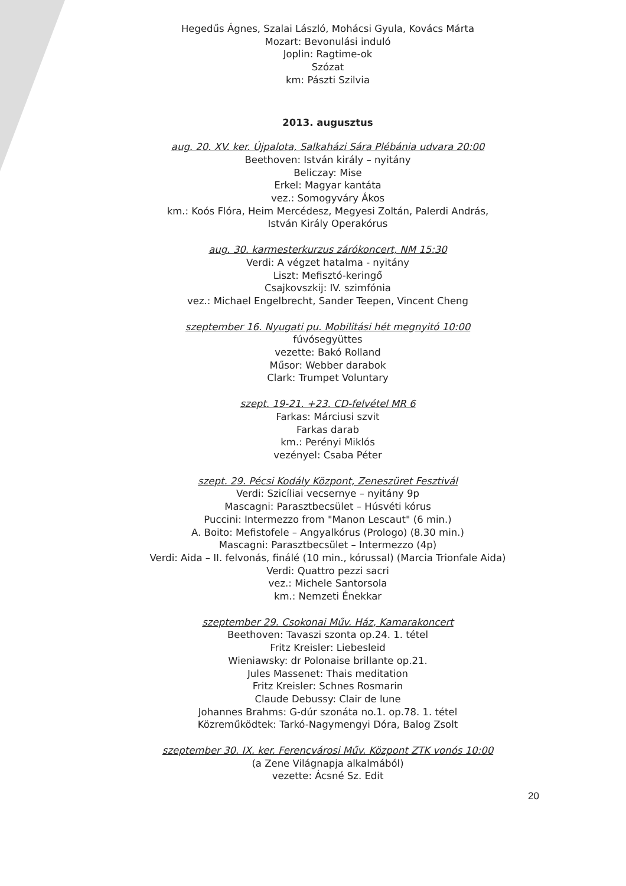Hegedűs Ágnes, Szalai László, Mohácsi Gyula, Kovács Márta
Mozart: Bevonulási induló
Joplin: Ragtime-ok
Szózat
km: Pászti Szilvia
2013. augusztus
aug. 20. XV. ker. Újpalota, Salkaházi Sára Plébánia udvara 20:00
Beethoven: István király – nyitány
Beliczay: Mise
Erkel: Magyar kantáta
vez.: Somogyváry Ákos
km.: Koós Flóra, Heim Mercédesz, Megyesi Zoltán, Palerdi András,
István Király Operakórus
aug. 30. karmesterkurzus zárókoncert, NM 15:30
Verdi: A végzet hatalma - nyitány
Liszt: Mefisztó-keringő
Csajkovszkij: IV. szimfónia
vez.: Michael Engelbrecht, Sander Teepen, Vincent Cheng
szeptember 16. Nyugati pu. Mobilitási hét megnyitó 10:00
fúvósegyüttes
vezette: Bakó Rolland
Műsor: Webber darabok
Clark: Trumpet Voluntary
szept. 19-21. +23. CD-felvétel MR 6
Farkas: Márciusi szvit
Farkas darab
km.: Perényi Miklós
vezényel: Csaba Péter
szept. 29. Pécsi Kodály Központ, Zeneszüret Fesztivál
Verdi: Szicíliai vecsernye – nyitány 9p
Mascagni: Parasztbecsület – Húsvéti kórus
Puccini: Intermezzo from "Manon Lescaut" (6 min.)
A. Boito: Mefistofele – Angyalkórus (Prologo) (8.30 min.)
Mascagni: Parasztbecsület – Intermezzo (4p)
Verdi: Aida – II. felvonás, finálé (10 min., kórussal) (Marcia Trionfale Aida)
Verdi: Quattro pezzi sacri
vez.: Michele Santorsola
km.: Nemzeti Énekkar
szeptember 29. Csokonai Műv. Ház, Kamarakoncert
Beethoven: Tavaszi szonta op.24. 1. tétel
Fritz Kreisler: Liebesleid
Wieniawsky: dr Polonaise brillante op.21.
Jules Massenet: Thais meditation
Fritz Kreisler: Schnes Rosmarin
Claude Debussy: Clair de lune
Johannes Brahms: G-dúr szonáta no.1. op.78. 1. tétel
Közreműködtek: Tarkó-Nagymengyi Dóra, Balog Zsolt
szeptember 30. IX. ker. Ferencvárosi Műv. Központ ZTK vonós 10:00
(a Zene Világnapja alkalmából)
vezette: Ácsné Sz. Edit
20